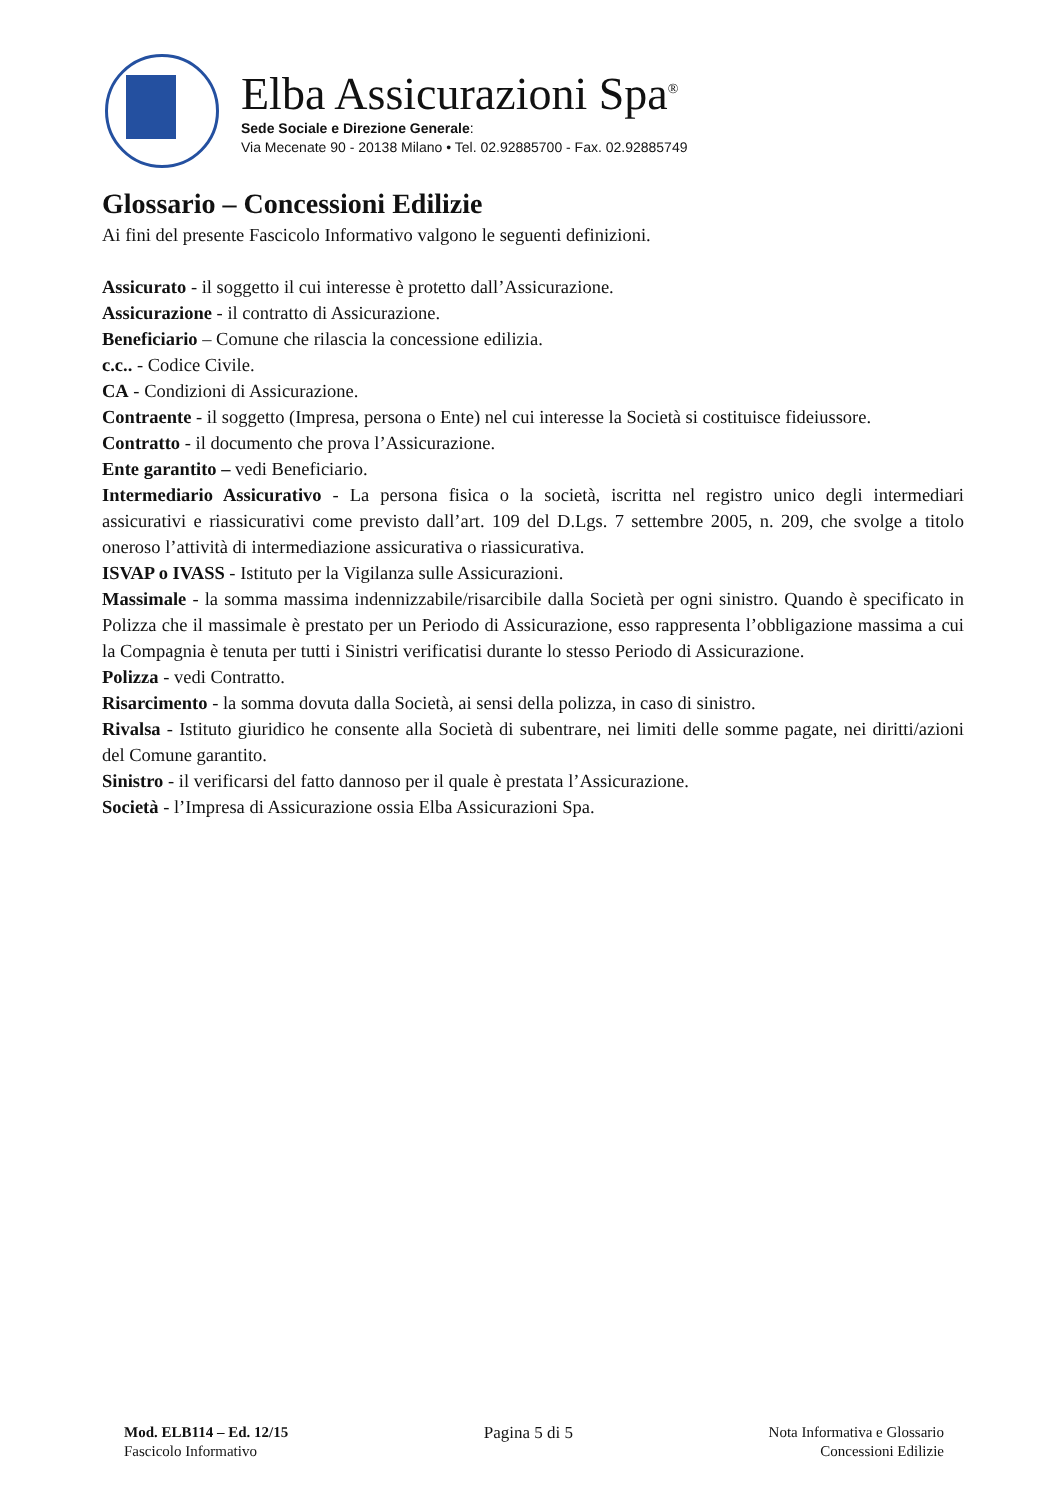Elba Assicurazioni Spa<sup>®</sup>
Sede Sociale e Direzione Generale:
Via Mecenate 90 - 20138 Milano • Tel. 02.92885700 - Fax. 02.92885749
Glossario – Concessioni Edilizie
Ai fini del presente Fascicolo Informativo valgono le seguenti definizioni.
Assicurato - il soggetto il cui interesse è protetto dall’Assicurazione.
Assicurazione - il contratto di Assicurazione.
Beneficiario – Comune che rilascia la concessione edilizia.
c.c.. - Codice Civile.
CA - Condizioni di Assicurazione.
Contraente - il soggetto (Impresa, persona o Ente) nel cui interesse la Società si costituisce fideiussore.
Contratto - il documento che prova l’Assicurazione.
Ente garantito – vedi Beneficiario.
Intermediario Assicurativo - La persona fisica o la società, iscritta nel registro unico degli intermediari assicurativi e riassicurativi come previsto dall’art. 109 del D.Lgs. 7 settembre 2005, n. 209, che svolge a titolo oneroso l’attività di intermediazione assicurativa o riassicurativa.
ISVAP o IVASS - Istituto per la Vigilanza sulle Assicurazioni.
Massimale - la somma massima indennizzabile/risarcibile dalla Società per ogni sinistro. Quando è specificato in Polizza che il massimale è prestato per un Periodo di Assicurazione, esso rappresenta l’obbligazione massima a cui la Compagnia è tenuta per tutti i Sinistri verificatisi durante lo stesso Periodo di Assicurazione.
Polizza - vedi Contratto.
Risarcimento - la somma dovuta dalla Società, ai sensi della polizza, in caso di sinistro.
Rivalsa - Istituto giuridico he consente alla Società di subentrare, nei limiti delle somme pagate, nei diritti/azioni del Comune garantito.
Sinistro - il verificarsi del fatto dannoso per il quale è prestata l’Assicurazione.
Società - l’Impresa di Assicurazione ossia Elba Assicurazioni Spa.
Mod. ELB114 – Ed. 12/15
Fascicolo Informativo
Pagina 5 di 5 Nota Informativa e Glossario
Concessioni Edilizie